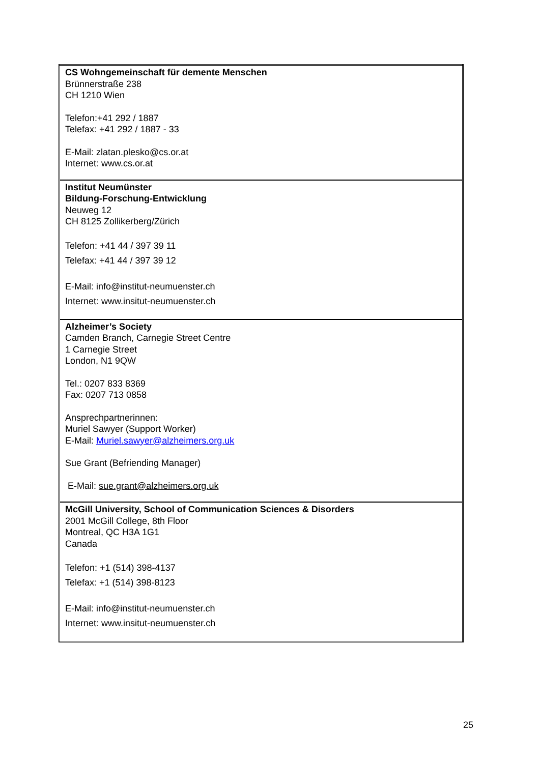| CS Wohngemeinschaft für demente Menschen Brünnerstraße 238 CH 1210 Wien Telefon:+41 292 / 1887 Telefax: +41 292 / 1887 - 33 E-Mail: zlatan.plesko@cs.or.at Internet: www.cs.or.at |
| Institut Neumünster Bildung-Forschung-Entwicklung Neuweg 12 CH 8125 Zollikerberg/Zürich Telefon: +41 44 / 397 39 11 Telefax: +41 44 / 397 39 12 E-Mail: info@institut-neumuenster.ch Internet: www.insitut-neumuenster.ch |
| Alzheimer’s Society Camden Branch, Carnegie Street Centre 1 Carnegie Street London, N1 9QW Tel.: 0207 833 8369 Fax: 0207 713 0858 Ansprechpartnerinnen: Muriel Sawyer (Support Worker) E-Mail: Muriel.sawyer@alzheimers.org.uk Sue Grant (Befriending Manager) E-Mail: sue.grant@alzheimers.org.uk |
| McGill University, School of Communication Sciences & Disorders 2001 McGill College, 8th Floor Montreal, QC H3A 1G1 Canada Telefon: +1 (514) 398-4137 Telefax: +1 (514) 398-8123 E-Mail: info@institut-neumuenster.ch Internet: www.insitut-neumuenster.ch |
25